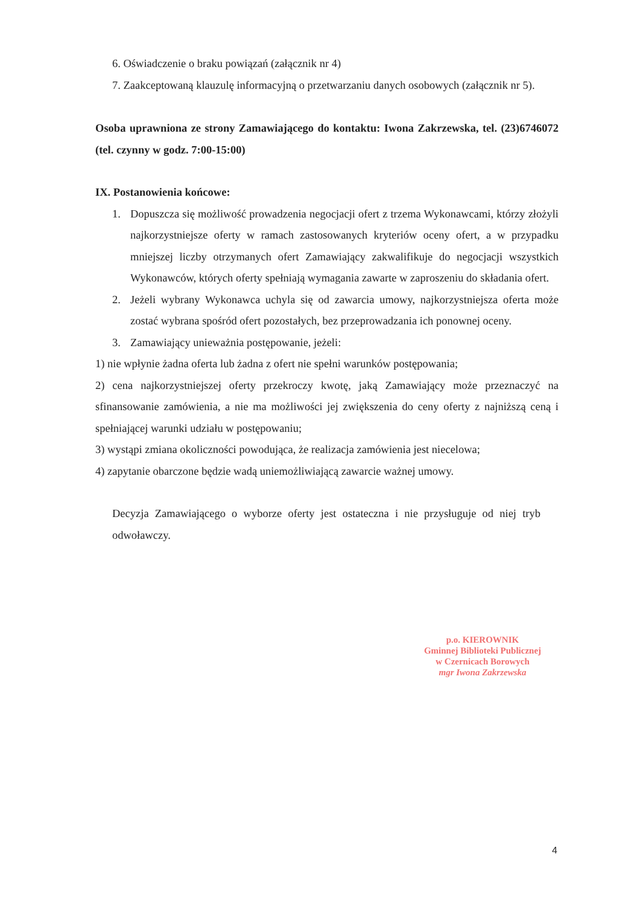6. Oświadczenie o braku powiązań (załącznik nr 4)
7. Zaakceptowaną klauzulę informacyjną o przetwarzaniu danych osobowych (załącznik nr 5).
Osoba uprawniona ze strony Zamawiającego do kontaktu: Iwona Zakrzewska, tel. (23)6746072 (tel. czynny w godz. 7:00-15:00)
IX. Postanowienia końcowe:
1. Dopuszcza się możliwość prowadzenia negocjacji ofert z trzema Wykonawcami, którzy złożyli najkorzystniejsze oferty w ramach zastosowanych kryteriów oceny ofert, a w przypadku mniejszej liczby otrzymanych ofert Zamawiający zakwalifikuje do negocjacji wszystkich Wykonawców, których oferty spełniają wymagania zawarte w zaproszeniu do składania ofert.
2. Jeżeli wybrany Wykonawca uchyla się od zawarcia umowy, najkorzystniejsza oferta może zostać wybrana spośród ofert pozostałych, bez przeprowadzania ich ponownej oceny.
3. Zamawiający unieważnia postępowanie, jeżeli:
1) nie wpłynie żadna oferta lub żadna z ofert nie spełni warunków postępowania;
2) cena najkorzystniejszej oferty przekroczy kwotę, jaką Zamawiający może przeznaczyć na sfinansowanie zamówienia, a nie ma możliwości jej zwiększenia do ceny oferty z najniższą ceną i spełniającej warunki udziału w postępowaniu;
3) wystąpi zmiana okoliczności powodująca, że realizacja zamówienia jest niecelowa;
4) zapytanie obarczone będzie wadą uniemożliwiającą zawarcie ważnej umowy.
Decyzja Zamawiającego o wyborze oferty jest ostateczna i nie przysługuje od niej tryb odwoławczy.
p.o. KIEROWNIK
Gminnej Biblioteki Publicznej
w Czernicach Borowych
mgr Iwona Zakrzewska
4